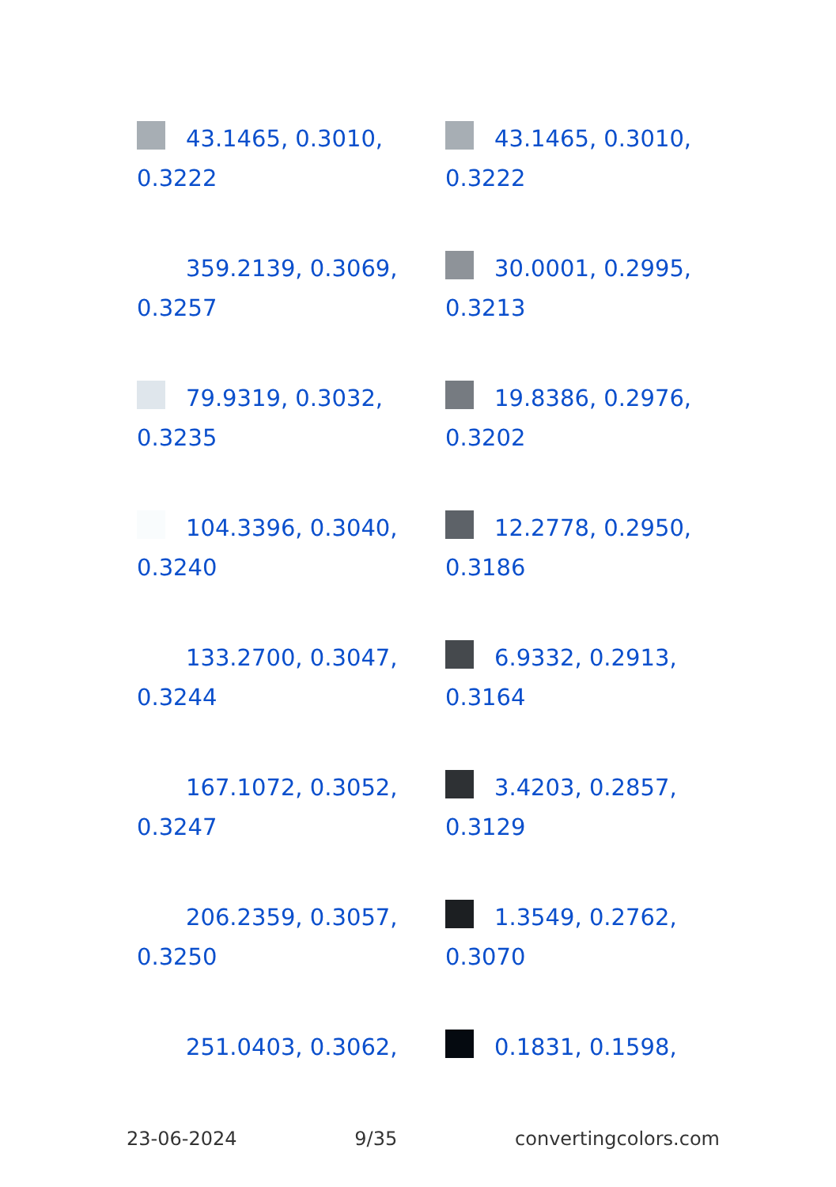43.1465, 0.3010,
0.3222
43.1465, 0.3010,
0.3222
359.2139, 0.3069,
0.3257
30.0001, 0.2995,
0.3213
79.9319, 0.3032,
0.3235
19.8386, 0.2976,
0.3202
104.3396, 0.3040,
0.3240
12.2778, 0.2950,
0.3186
133.2700, 0.3047,
0.3244
6.9332, 0.2913,
0.3164
167.1072, 0.3052,
0.3247
3.4203, 0.2857,
0.3129
206.2359, 0.3057,
0.3250
1.3549, 0.2762,
0.3070
251.0403, 0.3062,
0.1831, 0.1598,
23-06-2024 9/35 convertingcolors.com